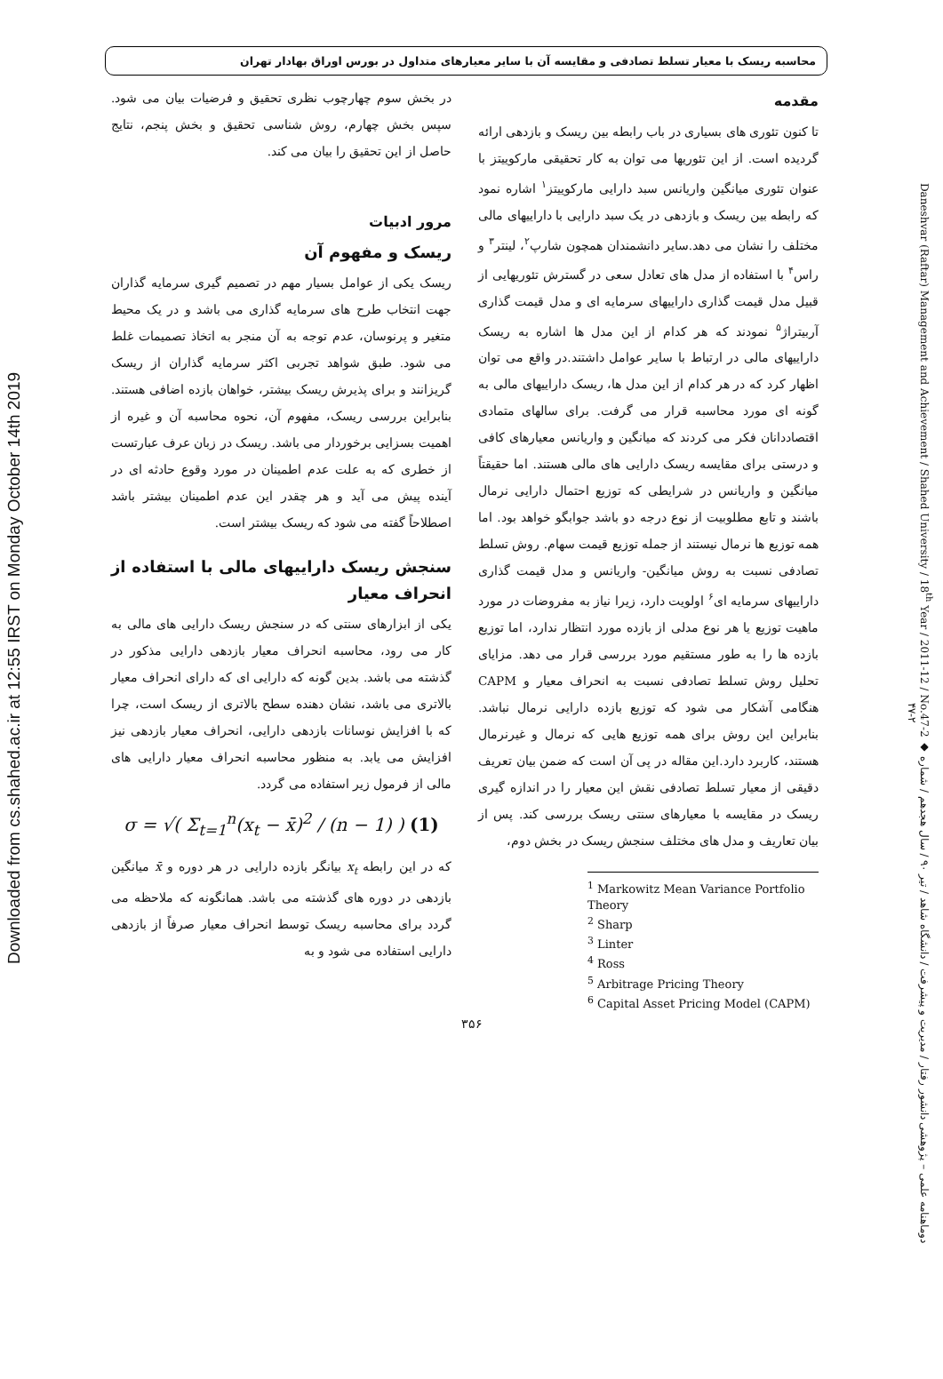Downloaded from cs.shahed.ac.ir at 12:55 IRST on Monday October 14th 2019
Daneshvar (Raftar) Management and Achievement / Shahed University / 18<sup>th</sup> Year / 2011-12 / No.47-2 ◆ دوماهنامه علمی – پژوهشی دانشور رفتار / مدیریت و پیشرفت / دانشگاه شاهد / تیر ۹۰ / سال هجدهم / شماره ۲-۴۷
محاسبه ریسک با معیار تسلط تصادفی و مقایسه آن با سایر معیارهای متداول در بورس اوراق بهادار تهران
مقدمه
تا کنون تئوری های بسیاری در باب رابطه بین ریسک و بازدهی ارائه گردیده است. از این تئوریها می توان به کار تحقیقی مارکوییتز با عنوان تئوری میانگین واریانس سبد دارایی مارکوییتز<sup>۱</sup> اشاره نمود که رابطه بین ریسک و بازدهی در یک سبد دارایی با داراییهای مالی مختلف را نشان می دهد.سایر دانشمندان همچون شارپ<sup>۲</sup>، لینتر<sup>۳</sup> و راس<sup>۴</sup> با استفاده از مدل های تعادل سعی در گسترش تئوریهایی از قبیل مدل قیمت گذاری داراییهای سرمایه ای و مدل قیمت گذاری آربیتراژ<sup>۵</sup> نمودند که هر کدام از این مدل ها اشاره به ریسک داراییهای مالی در ارتباط با سایر عوامل داشتند.در واقع می توان اظهار کرد که در هر کدام از این مدل ها، ریسک داراییهای مالی به گونه ای مورد محاسبه قرار می گرفت. برای سالهای متمادی اقتصاددانان فکر می کردند که میانگین و واریانس معیارهای کافی و درستی برای مقایسه ریسک دارایی های مالی هستند. اما حقیقتاً میانگین و واریانس در شرایطی که توزیع احتمال دارایی نرمال باشند و تابع مطلوبیت از نوع درجه دو باشد جوابگو خواهد بود. اما همه توزیع ها نرمال نیستند از جمله توزیع قیمت سهام. روش تسلط تصادفی نسبت به روش میانگین- واریانس و مدل قیمت گذاری داراییهای سرمایه ای<sup>۶</sup> اولویت دارد، زیرا نیاز به مفروضات در مورد ماهیت توزیع یا هر نوع مدلی از بازده مورد انتظار ندارد، اما توزیع بازده ها را به طور مستقیم مورد بررسی قرار می دهد. مزایای تحلیل روش تسلط تصادفی نسبت به انحراف معیار و CAPM هنگامی آشکار می شود که توزیع بازده دارایی نرمال نباشد. بنابراین این روش برای همه توزیع هایی که نرمال و غیرنرمال هستند، کاربرد دارد.این مقاله در پی آن است که ضمن بیان تعریف دقیقی از معیار تسلط تصادفی نقش این معیار را در اندازه گیری ریسک در مقایسه با معیارهای سنتی ریسک بررسی کند. پس از بیان تعاریف و مدل های مختلف سنجش ریسک در بخش دوم،
<sup>1</sup> Markowitz Mean Variance Portfolio Theory
<sup>2</sup> Sharp
<sup>3</sup> Linter
<sup>4</sup> Ross
<sup>5</sup> Arbitrage Pricing Theory
<sup>6</sup> Capital Asset Pricing Model (CAPM)
در بخش سوم چهارچوب نظری تحقیق و فرضیات بیان می شود. سپس بخش چهارم، روش شناسی تحقیق و بخش پنجم، نتایج حاصل از این تحقیق را بیان می کند.
مرور ادبیات
ریسک و مفهوم آن
ریسک یکی از عوامل بسیار مهم در تصمیم گیری سرمایه گذاران جهت انتخاب طرح های سرمایه گذاری می باشد و در یک محیط متغیر و پرنوسان، عدم توجه به آن منجر به اتخاذ تصمیمات غلط می شود. طبق شواهد تجربی اکثر سرمایه گذاران از ریسک گریزانند و برای پذیرش ریسک بیشتر، خواهان بازده اضافی هستند. بنابراین بررسی ریسک، مفهوم آن، نحوه محاسبه آن و غیره از اهمیت بسزایی برخوردار می باشد. ریسک در زبان عرف عبارتست از خطری که به علت عدم اطمینان در مورد وقوع حادثه ای در آینده پیش می آید و هر چقدر این عدم اطمینان بیشتر باشد اصطلاحاً گفته می شود که ریسک بیشتر است.
سنجش ریسک داراییهای مالی با استفاده از انحراف معیار
یکی از ابزارهای سنتی که در سنجش ریسک دارایی های مالی به کار می رود، محاسبه انحراف معیار بازدهی دارایی مذکور در گذشته می باشد. بدین گونه که دارایی ای که دارای انحراف معیار بالاتری می باشد، نشان دهنده سطح بالاتری از ریسک است، چرا که با افزایش نوسانات بازدهی دارایی، انحراف معیار بازدهی نیز افزایش می یابد. به منظور محاسبه انحراف معیار دارایی های مالی از فرمول زیر استفاده می گردد.
σ = √( Σ<sub>t=1</sub><sup>n</sup>(x<sub>t</sub> − x̄)<sup>2</sup> / (n − 1) ) (1)
که در این رابطه x<sub>t</sub> بیانگر بازده دارایی در هر دوره و x̄ میانگین بازدهی در دوره های گذشته می باشد. همانگونه که ملاحظه می گردد برای محاسبه ریسک توسط انحراف معیار صرفاً از بازدهی دارایی استفاده می شود و به
۳۵۶